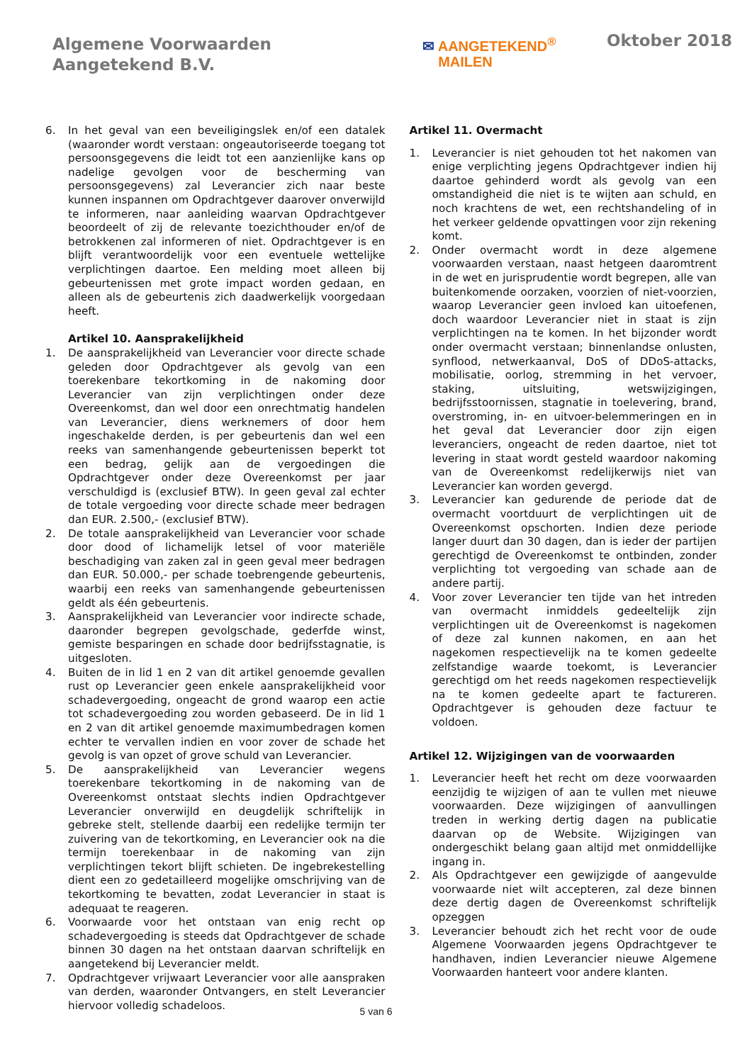Algemene Voorwaarden
Aangetekend B.V.
✉ AANGETEKEND<sup>®</sup>
MAILEN
Oktober 2018
6. In het geval van een beveiligingslek en/of een datalek (waaronder wordt verstaan: ongeautoriseerde toegang tot persoonsgegevens die leidt tot een aanzienlijke kans op nadelige gevolgen voor de bescherming van persoonsgegevens) zal Leverancier zich naar beste kunnen inspannen om Opdrachtgever daarover onverwijld te informeren, naar aanleiding waarvan Opdrachtgever beoordeelt of zij de relevante toezichthouder en/of de betrokkenen zal informeren of niet. Opdrachtgever is en blijft verantwoordelijk voor een eventuele wettelijke verplichtingen daartoe. Een melding moet alleen bij gebeurtenissen met grote impact worden gedaan, en alleen als de gebeurtenis zich daadwerkelijk voorgedaan heeft.
Artikel 10. Aansprakelijkheid
1. De aansprakelijkheid van Leverancier voor directe schade geleden door Opdrachtgever als gevolg van een toerekenbare tekortkoming in de nakoming door Leverancier van zijn verplichtingen onder deze Overeenkomst, dan wel door een onrechtmatig handelen van Leverancier, diens werknemers of door hem ingeschakelde derden, is per gebeurtenis dan wel een reeks van samenhangende gebeurtenissen beperkt tot een bedrag, gelijk aan de vergoedingen die Opdrachtgever onder deze Overeenkomst per jaar verschuldigd is (exclusief BTW). In geen geval zal echter de totale vergoeding voor directe schade meer bedragen dan EUR. 2.500,- (exclusief BTW).
2. De totale aansprakelijkheid van Leverancier voor schade door dood of lichamelijk letsel of voor materiële beschadiging van zaken zal in geen geval meer bedragen dan EUR. 50.000,- per schade toebrengende gebeurtenis, waarbij een reeks van samenhangende gebeurtenissen geldt als één gebeurtenis.
3. Aansprakelijkheid van Leverancier voor indirecte schade, daaronder begrepen gevolgschade, gederfde winst, gemiste besparingen en schade door bedrijfsstagnatie, is uitgesloten.
4. Buiten de in lid 1 en 2 van dit artikel genoemde gevallen rust op Leverancier geen enkele aansprakelijkheid voor schadevergoeding, ongeacht de grond waarop een actie tot schadevergoeding zou worden gebaseerd. De in lid 1 en 2 van dit artikel genoemde maximumbedragen komen echter te vervallen indien en voor zover de schade het gevolg is van opzet of grove schuld van Leverancier.
5. De aansprakelijkheid van Leverancier wegens toerekenbare tekortkoming in de nakoming van de Overeenkomst ontstaat slechts indien Opdrachtgever Leverancier onverwijld en deugdelijk schriftelijk in gebreke stelt, stellende daarbij een redelijke termijn ter zuivering van de tekortkoming, en Leverancier ook na die termijn toerekenbaar in de nakoming van zijn verplichtingen tekort blijft schieten. De ingebrekestelling dient een zo gedetailleerd mogelijke omschrijving van de tekortkoming te bevatten, zodat Leverancier in staat is adequaat te reageren.
6. Voorwaarde voor het ontstaan van enig recht op schadevergoeding is steeds dat Opdrachtgever de schade binnen 30 dagen na het ontstaan daarvan schriftelijk en aangetekend bij Leverancier meldt.
7. Opdrachtgever vrijwaart Leverancier voor alle aanspraken van derden, waaronder Ontvangers, en stelt Leverancier hiervoor volledig schadeloos.
Artikel 11. Overmacht
1. Leverancier is niet gehouden tot het nakomen van enige verplichting jegens Opdrachtgever indien hij daartoe gehinderd wordt als gevolg van een omstandigheid die niet is te wijten aan schuld, en noch krachtens de wet, een rechtshandeling of in het verkeer geldende opvattingen voor zijn rekening komt.
2. Onder overmacht wordt in deze algemene voorwaarden verstaan, naast hetgeen daaromtrent in de wet en jurisprudentie wordt begrepen, alle van buitenkomende oorzaken, voorzien of niet-voorzien, waarop Leverancier geen invloed kan uitoefenen, doch waardoor Leverancier niet in staat is zijn verplichtingen na te komen. In het bijzonder wordt onder overmacht verstaan; binnenlandse onlusten, synflood, netwerkaanval, DoS of DDoS-attacks, mobilisatie, oorlog, stremming in het vervoer, staking, uitsluiting, wetswijzigingen, bedrijfsstoornissen, stagnatie in toelevering, brand, overstroming, in- en uitvoer-belemmeringen en in het geval dat Leverancier door zijn eigen leveranciers, ongeacht de reden daartoe, niet tot levering in staat wordt gesteld waardoor nakoming van de Overeenkomst redelijkerwijs niet van Leverancier kan worden gevergd.
3. Leverancier kan gedurende de periode dat de overmacht voortduurt de verplichtingen uit de Overeenkomst opschorten. Indien deze periode langer duurt dan 30 dagen, dan is ieder der partijen gerechtigd de Overeenkomst te ontbinden, zonder verplichting tot vergoeding van schade aan de andere partij.
4. Voor zover Leverancier ten tijde van het intreden van overmacht inmiddels gedeeltelijk zijn verplichtingen uit de Overeenkomst is nagekomen of deze zal kunnen nakomen, en aan het nagekomen respectievelijk na te komen gedeelte zelfstandige waarde toekomt, is Leverancier gerechtigd om het reeds nagekomen respectievelijk na te komen gedeelte apart te factureren. Opdrachtgever is gehouden deze factuur te voldoen.
Artikel 12. Wijzigingen van de voorwaarden
1. Leverancier heeft het recht om deze voorwaarden eenzijdig te wijzigen of aan te vullen met nieuwe voorwaarden. Deze wijzigingen of aanvullingen treden in werking dertig dagen na publicatie daarvan op de Website. Wijzigingen van ondergeschikt belang gaan altijd met onmiddellijke ingang in.
2. Als Opdrachtgever een gewijzigde of aangevulde voorwaarde niet wilt accepteren, zal deze binnen deze dertig dagen de Overeenkomst schriftelijk opzeggen
3. Leverancier behoudt zich het recht voor de oude Algemene Voorwaarden jegens Opdrachtgever te handhaven, indien Leverancier nieuwe Algemene Voorwaarden hanteert voor andere klanten.
5 van 6